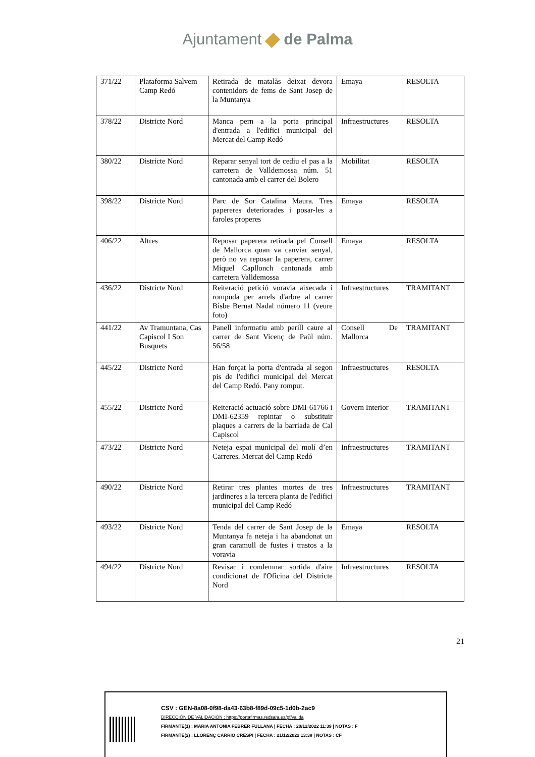Ajuntament de Palma
| 371/22 | Plataforma Salvem Camp Redó | Retirada de matalàs deixat devora contenidors de fems de Sant Josep de la Muntanya | Emaya | RESOLTA |
| 378/22 | Districte Nord | Manca pern a la porta principal d'entrada a l'edifici municipal del Mercat del Camp Redó | Infraestructures | RESOLTA |
| 380/22 | Districte Nord | Reparar senyal tort de cediu el pas a la carretera de Valldemossa núm. 51 cantonada amb el carrer del Bolero | Mobilitat | RESOLTA |
| 398/22 | Districte Nord | Parc de Sor Catalina Maura. Tres papereres deteriorades i posar-les a faroles properes | Emaya | RESOLTA |
| 406/22 | Altres | Reposar paperera retirada pel Consell de Mallorca quan va canviar senyal, però no va reposar la paperera, carrer Miquel Capllonch cantonada amb carretera Valldemossa | Emaya | RESOLTA |
| 436/22 | Districte Nord | Reiteració petició voravia aixecada i rompuda per arrels d'arbre al carrer Bisbe Bernat Nadal número 11 (veure foto) | Infraestructures | TRAMITANT |
| 441/22 | Av Tramuntana, Cas Capiscol I Son Busquets | Panell informatiu amb perill caure al carrer de Sant Vicenç de Paül núm. 56/58 | Consell De Mallorca | TRAMITANT |
| 445/22 | Districte Nord | Han forçat la porta d'entrada al segon pis de l'edifici municipal del Mercat del Camp Redó. Pany romput. | Infraestructures | RESOLTA |
| 455/22 | Districte Nord | Reiteració actuació sobre DMI-61766 i DMI-62359 repintar o substituir plaques a carrers de la barriada de Cal Capiscol | Govern Interior | TRAMITANT |
| 473/22 | Districte Nord | Neteja espai municipal del molí d’en Carreres. Mercat del Camp Redó | Infraestructures | TRAMITANT |
| 490/22 | Districte Nord | Retirar tres plantes mortes de tres jardineres a la tercera planta de l'edifici municipal del Camp Redó | Infraestructures | TRAMITANT |
| 493/22 | Districte Nord | Tenda del carrer de Sant Josep de la Muntanya fa neteja i ha abandonat un gran caramull de fustes i trastos a la voravia | Emaya | RESOLTA |
| 494/22 | Districte Nord | Revisar i condemnar sortida d'aire condicionat de l'Oficina del Districte Nord | Infraestructures | RESOLTA |
21
CSV : GEN-8a08-0f98-da43-63b8-f89d-09c5-1d0b-2ac9
DIRECCIÓN DE VALIDACIÓN : https://portafirmas.redsara.es/pf/valida
FIRMANTE(1) : MARIA ANTONIA FEBRER FULLANA | FECHA : 20/12/2022 11:39 | NOTAS : F
FIRMANTE(2) : LLORENÇ CARRIO CRESPI | FECHA : 21/12/2022 13:38 | NOTAS : CF